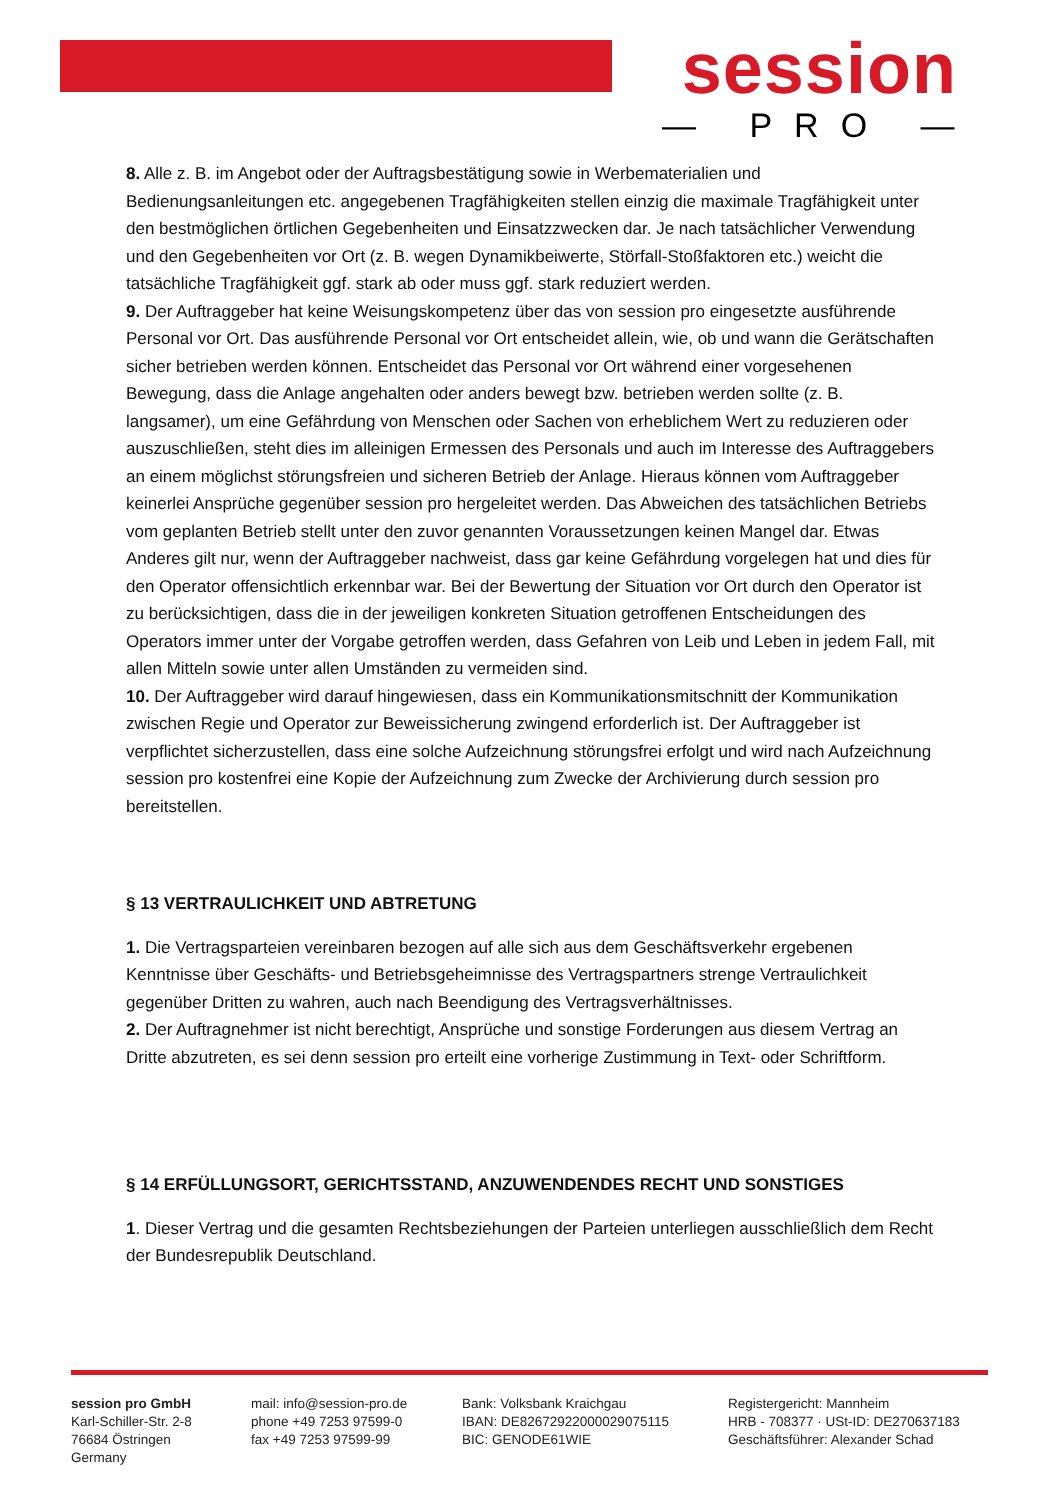session
— PRO —
8. Alle z. B. im Angebot oder der Auftragsbestätigung sowie in Werbematerialien und Bedienungsanleitungen etc. angegebenen Tragfähigkeiten stellen einzig die maximale Tragfähigkeit unter den bestmöglichen örtlichen Gegebenheiten und Einsatzzwecken dar. Je nach tatsächlicher Verwendung und den Gegebenheiten vor Ort (z. B. wegen Dynamikbeiwerte, Störfall-Stoßfaktoren etc.) weicht die tatsächliche Tragfähigkeit ggf. stark ab oder muss ggf. stark reduziert werden.
9. Der Auftraggeber hat keine Weisungskompetenz über das von session pro eingesetzte ausführende Personal vor Ort. Das ausführende Personal vor Ort entscheidet allein, wie, ob und wann die Gerätschaften sicher betrieben werden können. Entscheidet das Personal vor Ort während einer vorgesehenen Bewegung, dass die Anlage angehalten oder anders bewegt bzw. betrieben werden sollte (z. B. langsamer), um eine Gefährdung von Menschen oder Sachen von erheblichem Wert zu reduzieren oder auszuschließen, steht dies im alleinigen Ermessen des Personals und auch im Interesse des Auftraggebers an einem möglichst störungsfreien und sicheren Betrieb der Anlage. Hieraus können vom Auftraggeber keinerlei Ansprüche gegenüber session pro hergeleitet werden. Das Abweichen des tatsächlichen Betriebs vom geplanten Betrieb stellt unter den zuvor genannten Voraussetzungen keinen Mangel dar. Etwas Anderes gilt nur, wenn der Auftraggeber nachweist, dass gar keine Gefährdung vorgelegen hat und dies für den Operator offensichtlich erkennbar war. Bei der Bewertung der Situation vor Ort durch den Operator ist zu berücksichtigen, dass die in der jeweiligen konkreten Situation getroffenen Entscheidungen des Operators immer unter der Vorgabe getroffen werden, dass Gefahren von Leib und Leben in jedem Fall, mit allen Mitteln sowie unter allen Umständen zu vermeiden sind.
10. Der Auftraggeber wird darauf hingewiesen, dass ein Kommunikationsmitschnitt der Kommunikation zwischen Regie und Operator zur Beweissicherung zwingend erforderlich ist. Der Auftraggeber ist verpflichtet sicherzustellen, dass eine solche Aufzeichnung störungsfrei erfolgt und wird nach Aufzeichnung session pro kostenfrei eine Kopie der Aufzeichnung zum Zwecke der Archivierung durch session pro bereitstellen.
§ 13 VERTRAULICHKEIT UND ABTRETUNG
1. Die Vertragsparteien vereinbaren bezogen auf alle sich aus dem Geschäftsverkehr ergebenen Kenntnisse über Geschäfts- und Betriebsgeheimnisse des Vertragspartners strenge Vertraulichkeit gegenüber Dritten zu wahren, auch nach Beendigung des Vertragsverhältnisses.
2. Der Auftragnehmer ist nicht berechtigt, Ansprüche und sonstige Forderungen aus diesem Vertrag an Dritte abzutreten, es sei denn session pro erteilt eine vorherige Zustimmung in Text- oder Schriftform.
§ 14 ERFÜLLUNGSORT, GERICHTSSTAND, ANZUWENDENDES RECHT UND SONSTIGES
1. Dieser Vertrag und die gesamten Rechtsbeziehungen der Parteien unterliegen ausschließlich dem Recht der Bundesrepublik Deutschland.
session pro GmbH
Karl-Schiller-Str. 2-8
76684 Östringen
Germany
mail: info@session-pro.de
phone +49 7253 97599-0
fax +49 7253 97599-99
Bank: Volksbank Kraichgau
IBAN: DE82672922000029075115
BIC: GENODE61WIE
Registergericht: Mannheim
HRB - 708377 · USt-ID: DE270637183
Geschäftsführer: Alexander Schad